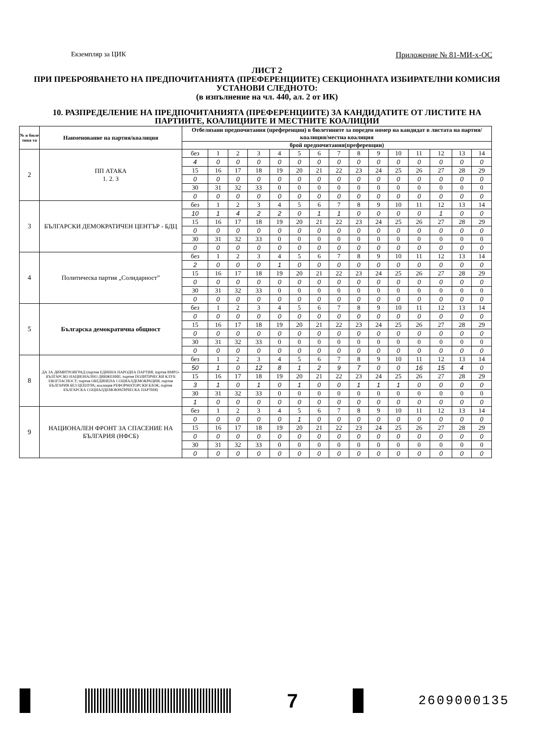Екземпляр за ЦИК Приложение № 81-МИ-х-ОС
ЛИСТ 2
ПРИ ПРЕБРОЯВАНЕТО НА ПРЕДПОЧИТАНИЯТА (ПРЕФЕРЕНЦИИТЕ) СЕКЦИОННАТА ИЗБИРАТЕЛНИ КОМИСИЯ УСТАНОВИ СЛЕДНОТО:
(в изпълнение на чл. 440, ал. 2 от ИК)
10. РАЗПРЕДЕЛЕНИЕ НА ПРЕДПОЧИТАНИЯТА (ПРЕФЕРЕНЦИИТЕ) ЗА КАНДИДАТИТЕ ОТ ЛИСТИТЕ НА ПАРТИИТЕ, КОАЛИЦИИТЕ И МЕСТНИТЕ КОАЛИЦИИ
| № в бюле тина та | Наименование на партия/коалиция | Отбелязани предпочитания (преференции) в бюлетините за пореден номер на кандидат в листата на партия/коалиция/местна коалиция | | | | | | | | | | | | | | |
| --- | --- | --- | --- | --- | --- | --- | --- | --- | --- | --- | --- | --- | --- | --- | --- | --- |
| | | брой предпочитания(преференции) | | | | | | | | | | | | | | |
| 2 | ПП АТАКА 1. 2. 3 | без | 1 | 2 | 3 | 4 | 5 | 6 | 7 | 8 | 9 | 10 | 11 | 12 | 13 | 14 |
| | | 4 | 0 | 0 | 0 | 0 | 0 | 0 | 0 | 0 | 0 | 0 | 0 | 0 | 0 | 0 |
| | | 15 | 16 | 17 | 18 | 19 | 20 | 21 | 22 | 23 | 24 | 25 | 26 | 27 | 28 | 29 |
| | | 0 | 0 | 0 | 0 | 0 | 0 | 0 | 0 | 0 | 0 | 0 | 0 | 0 | 0 | 0 |
| | | 30 | 31 | 32 | 33 | 0 | 0 | 0 | 0 | 0 | 0 | 0 | 0 | 0 | 0 | 0 |
| | | 0 | 0 | 0 | 0 | 0 | 0 | 0 | 0 | 0 | 0 | 0 | 0 | 0 | 0 | 0 |
| 3 | БЪЛГАРСКИ ДЕМОКРАТИЧЕН ЦЕНТЪР - БДЦ | без | 1 | 2 | 3 | 4 | 5 | 6 | 7 | 8 | 9 | 10 | 11 | 12 | 13 | 14 |
| | | 10 | 1 | 4 | 2 | 2 | 0 | 1 | 1 | 0 | 0 | 0 | 0 | 1 | 0 | 0 |
| | | 15 | 16 | 17 | 18 | 19 | 20 | 21 | 22 | 23 | 24 | 25 | 26 | 27 | 28 | 29 |
| | | 0 | 0 | 0 | 0 | 0 | 0 | 0 | 0 | 0 | 0 | 0 | 0 | 0 | 0 | 0 |
| | | 30 | 31 | 32 | 33 | 0 | 0 | 0 | 0 | 0 | 0 | 0 | 0 | 0 | 0 | 0 |
| | | 0 | 0 | 0 | 0 | 0 | 0 | 0 | 0 | 0 | 0 | 0 | 0 | 0 | 0 | 0 |
| 4 | Политическа партия „Солидарност” | без | 1 | 2 | 3 | 4 | 5 | 6 | 7 | 8 | 9 | 10 | 11 | 12 | 13 | 14 |
| | | 2 | 0 | 0 | 0 | 1 | 0 | 0 | 0 | 0 | 0 | 0 | 0 | 0 | 0 | 0 |
| | | 15 | 16 | 17 | 18 | 19 | 20 | 21 | 22 | 23 | 24 | 25 | 26 | 27 | 28 | 29 |
| | | 0 | 0 | 0 | 0 | 0 | 0 | 0 | 0 | 0 | 0 | 0 | 0 | 0 | 0 | 0 |
| | | 30 | 31 | 32 | 33 | 0 | 0 | 0 | 0 | 0 | 0 | 0 | 0 | 0 | 0 | 0 |
| | | 0 | 0 | 0 | 0 | 0 | 0 | 0 | 0 | 0 | 0 | 0 | 0 | 0 | 0 | 0 |
| 5 | Българска демократична общност | без | 1 | 2 | 3 | 4 | 5 | 6 | 7 | 8 | 9 | 10 | 11 | 12 | 13 | 14 |
| | | 0 | 0 | 0 | 0 | 0 | 0 | 0 | 0 | 0 | 0 | 0 | 0 | 0 | 0 | 0 |
| | | 15 | 16 | 17 | 18 | 19 | 20 | 21 | 22 | 23 | 24 | 25 | 26 | 27 | 28 | 29 |
| | | 0 | 0 | 0 | 0 | 0 | 0 | 0 | 0 | 0 | 0 | 0 | 0 | 0 | 0 | 0 |
| | | 30 | 31 | 32 | 33 | 0 | 0 | 0 | 0 | 0 | 0 | 0 | 0 | 0 | 0 | 0 |
| | | 0 | 0 | 0 | 0 | 0 | 0 | 0 | 0 | 0 | 0 | 0 | 0 | 0 | 0 | 0 |
| 8 | ДА ЗА ДИМИТРОВГРАД (партия ЕДИННА НАРОДНА ПАРТИЯ; партия ВМРО-БЪЛГАРСКО НАЦИОНАЛНО ДВИЖЕНИЕ; партия ПОЛИТИЧЕСКИ КЛУБ ЕКОГЛАСНОСТ; партия ОБЕДИНЕНА СОЦИАЛДЕМОКРАЦИЯ; партия БЪЛГАРИЯ БЕЗ ЦЕНЗУРА; коалиция РЕФОРМАТОРСКИ БЛОК; партия БЪЛГАРСКА СОЦИАЛДЕМОКРАТИЧЕСКА ПАРТИЯ) | без | 1 | 2 | 3 | 4 | 5 | 6 | 7 | 8 | 9 | 10 | 11 | 12 | 13 | 14 |
| | | 50 | 1 | 0 | 12 | 8 | 1 | 2 | 9 | 7 | 0 | 0 | 16 | 15 | 4 | 0 |
| | | 15 | 16 | 17 | 18 | 19 | 20 | 21 | 22 | 23 | 24 | 25 | 26 | 27 | 28 | 29 |
| | | 3 | 1 | 0 | 1 | 0 | 1 | 0 | 0 | 1 | 1 | 1 | 0 | 0 | 0 | 0 |
| | | 30 | 31 | 32 | 33 | 0 | 0 | 0 | 0 | 0 | 0 | 0 | 0 | 0 | 0 | 0 |
| | | 1 | 0 | 0 | 0 | 0 | 0 | 0 | 0 | 0 | 0 | 0 | 0 | 0 | 0 | 0 |
| 9 | НАЦИОНАЛЕН ФРОНТ ЗА СПАСЕНИЕ НА БЪЛГАРИЯ (НФСБ) | без | 1 | 2 | 3 | 4 | 5 | 6 | 7 | 8 | 9 | 10 | 11 | 12 | 13 | 14 |
| | | 0 | 0 | 0 | 0 | 0 | 1 | 0 | 0 | 0 | 0 | 0 | 0 | 0 | 0 | 0 |
| | | 15 | 16 | 17 | 18 | 19 | 20 | 21 | 22 | 23 | 24 | 25 | 26 | 27 | 28 | 29 |
| | | 0 | 0 | 0 | 0 | 0 | 0 | 0 | 0 | 0 | 0 | 0 | 0 | 0 | 0 | 0 |
| | | 30 | 31 | 32 | 33 | 0 | 0 | 0 | 0 | 0 | 0 | 0 | 0 | 0 | 0 | 0 |
| | | 0 | 0 | 0 | 0 | 0 | 0 | 0 | 0 | 0 | 0 | 0 | 0 | 0 | 0 | 0 |
7
2609000135